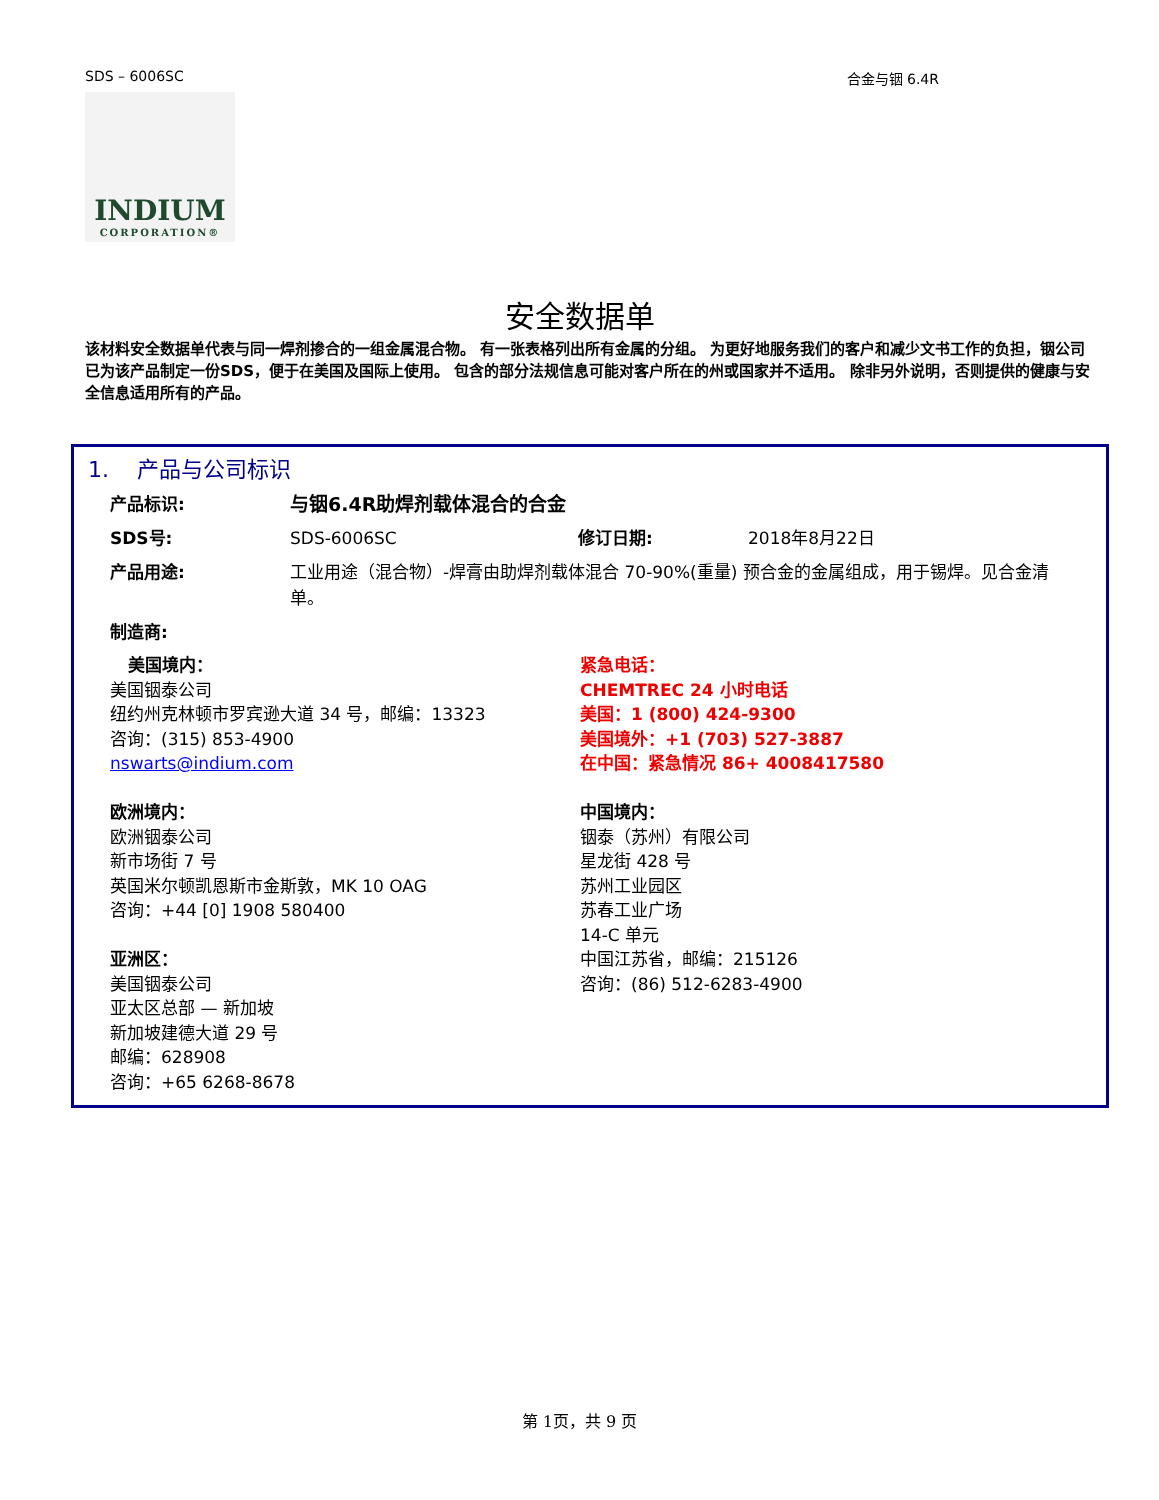SDS – 6006SC 合金与铟 6.4R
INDIUM
CORPORATION®
安全数据单
该材料安全数据单代表与同一焊剂掺合的一组金属混合物。 有一张表格列出所有金属的分组。 为更好地服务我们的客户和减少文书工作的负担，铟公司已为该产品制定一份SDS，便于在美国及国际上使用。 包含的部分法规信息可能对客户所在的州或国家并不适用。 除非另外说明，否则提供的健康与安全信息适用所有的产品。
1. 产品与公司标识
产品标识: 与铟6.4R助焊剂载体混合的合金
SDS号: SDS-6006SC 修订日期: 2018年8月22日
产品用途: 工业用途（混合物）-焊膏由助焊剂载体混合 70-90%(重量) 预合金的金属组成，用于锡焊。见合金清单。
制造商:
美国境内：
美国铟泰公司
纽约州克林顿市罗宾逊大道 34 号，邮编：13323
咨询：(315) 853-4900
nswarts@indium.com
欧洲境内：
欧洲铟泰公司
新市场街 7 号
英国米尔顿凯恩斯市金斯敦，MK 10 OAG
咨询：+44 [0] 1908 580400
亚洲区：
美国铟泰公司
亚太区总部 — 新加坡
新加坡建德大道 29 号
邮编：628908
咨询：+65 6268-8678
紧急电话：
CHEMTREC 24 小时电话
美国：1 (800) 424-9300
美国境外：+1 (703) 527-3887
在中国：紧急情况 86+ 4008417580
中国境内：
铟泰（苏州）有限公司
星龙街 428 号
苏州工业园区
苏春工业广场
14-C 单元
中国江苏省，邮编：215126
咨询：(86) 512-6283-4900
第 1页，共 9 页